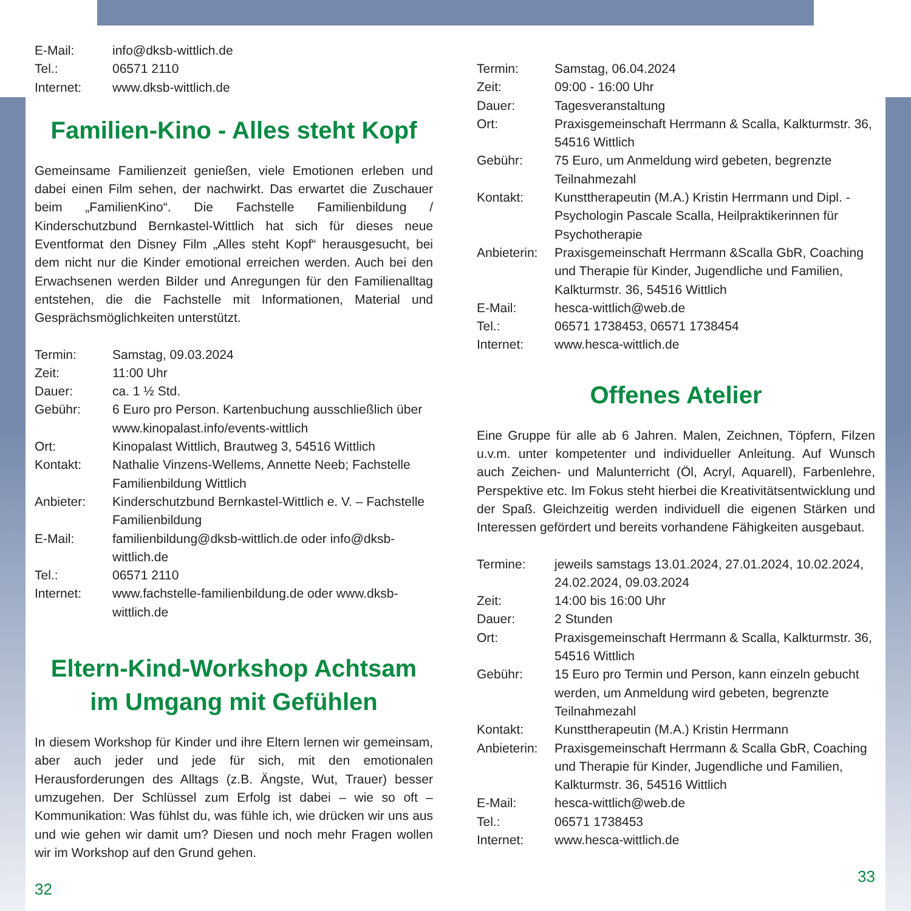E-Mail: info@dksb-wittlich.de
Tel.: 06571 2110
Internet: www.dksb-wittlich.de
Familien-Kino - Alles steht Kopf
Gemeinsame Familienzeit genießen, viele Emotionen erleben und dabei einen Film sehen, der nachwirkt. Das erwartet die Zuschauer beim „FamilienKino“. Die Fachstelle Familienbildung / Kinderschutzbund Bernkastel-Wittlich hat sich für dieses neue Eventformat den Disney Film „Alles steht Kopf“ herausgesucht, bei dem nicht nur die Kinder emotional erreichen werden. Auch bei den Erwachsenen werden Bilder und Anregungen für den Familienalltag entstehen, die die Fachstelle mit Informationen, Material und Gesprächsmöglichkeiten unterstützt.
Termin: Samstag, 09.03.2024
Zeit: 11:00 Uhr
Dauer: ca. 1 ½ Std.
Gebühr: 6 Euro pro Person. Kartenbuchung ausschließlich über www.kinopalast.info/events-wittlich
Ort: Kinopalast Wittlich, Brautweg 3, 54516 Wittlich
Kontakt: Nathalie Vinzens-Wellems, Annette Neeb; Fachstelle Familienbildung Wittlich
Anbieter: Kinderschutzbund Bernkastel-Wittlich e. V. – Fachstelle Familienbildung
E-Mail: familienbildung@dksb-wittlich.de oder info@dksb-wittlich.de
Tel.: 06571 2110
Internet: www.fachstelle-familienbildung.de oder www.dksb-wittlich.de
Eltern-Kind-Workshop Achtsam im Umgang mit Gefühlen
In diesem Workshop für Kinder und ihre Eltern lernen wir gemeinsam, aber auch jeder und jede für sich, mit den emotionalen Herausforderungen des Alltags (z.B. Ängste, Wut, Trauer) besser umzugehen. Der Schlüssel zum Erfolg ist dabei – wie so oft – Kommunikation: Was fühlst du, was fühle ich, wie drücken wir uns aus und wie gehen wir damit um? Diesen und noch mehr Fragen wollen wir im Workshop auf den Grund gehen.
32
Termin: Samstag, 06.04.2024
Zeit: 09:00 - 16:00 Uhr
Dauer: Tagesveranstaltung
Ort: Praxisgemeinschaft Herrmann & Scalla, Kalkturmstr. 36, 54516 Wittlich
Gebühr: 75 Euro, um Anmeldung wird gebeten, begrenzte Teilnahmezahl
Kontakt: Kunsttherapeutin (M.A.) Kristin Herrmann und Dipl. - Psychologin Pascale Scalla, Heilpraktikerinnen für Psychotherapie
Anbieterin: Praxisgemeinschaft Herrmann &Scalla GbR, Coaching und Therapie für Kinder, Jugendliche und Familien, Kalkturmstr. 36, 54516 Wittlich
E-Mail: hesca-wittlich@web.de
Tel.: 06571 1738453, 06571 1738454
Internet: www.hesca-wittlich.de
Offenes Atelier
Eine Gruppe für alle ab 6 Jahren. Malen, Zeichnen, Töpfern, Filzen u.v.m. unter kompetenter und individueller Anleitung. Auf Wunsch auch Zeichen- und Malunterricht (Öl, Acryl, Aquarell), Farbenlehre, Perspektive etc. Im Fokus steht hierbei die Kreativitätsentwicklung und der Spaß. Gleichzeitig werden individuell die eigenen Stärken und Interessen gefördert und bereits vorhandene Fähigkeiten ausgebaut.
Termine: jeweils samstags 13.01.2024, 27.01.2024, 10.02.2024, 24.02.2024, 09.03.2024
Zeit: 14:00 bis 16:00 Uhr
Dauer: 2 Stunden
Ort: Praxisgemeinschaft Herrmann & Scalla, Kalkturmstr. 36, 54516 Wittlich
Gebühr: 15 Euro pro Termin und Person, kann einzeln gebucht werden, um Anmeldung wird gebeten, begrenzte Teilnahmezahl
Kontakt: Kunsttherapeutin (M.A.) Kristin Herrmann
Anbieterin: Praxisgemeinschaft Herrmann & Scalla GbR, Coaching und Therapie für Kinder, Jugendliche und Familien, Kalkturmstr. 36, 54516 Wittlich
E-Mail: hesca-wittlich@web.de
Tel.: 06571 1738453
Internet: www.hesca-wittlich.de
33